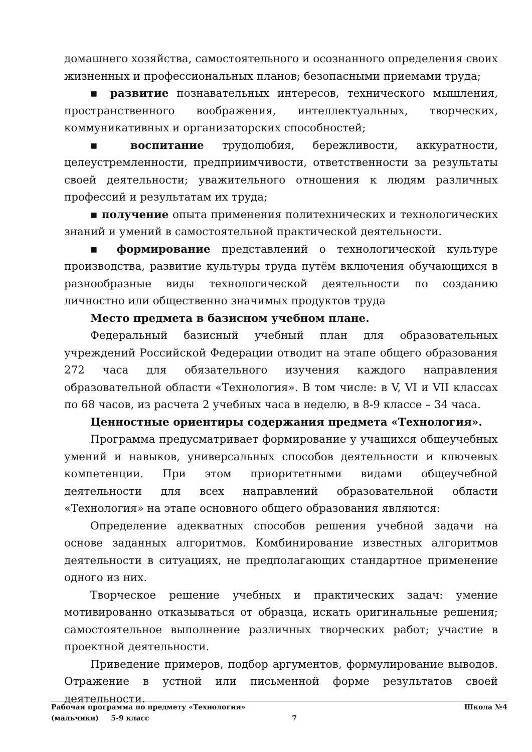домашнего хозяйства, самостоятельного и осознанного определения своих жизненных и профессиональных планов; безопасными приемами труда;
▪ развитие познавательных интересов, технического мышления, пространственного воображения, интеллектуальных, творческих, коммуникативных и организаторских способностей;
▪ воспитание трудолюбия, бережливости, аккуратности, целеустремленности, предприимчивости, ответственности за результаты своей деятельности; уважительного отношения к людям различных профессий и результатам их труда;
▪ получение опыта применения политехнических и технологических знаний и умений в самостоятельной практической деятельности.
▪ формирование представлений о технологической культуре производства, развитие культуры труда путём включения обучающихся в разнообразные виды технологической деятельности по созданию личностно или общественно значимых продуктов труда
Место предмета в базисном учебном плане.
Федеральный базисный учебный план для образовательных учреждений Российской Федерации отводит на этапе общего образования 272 часа для обязательного изучения каждого направления образовательной области «Технология». В том числе: в V, VI и VII классах по 68 часов, из расчета 2 учебных часа в неделю, в 8-9 классе – 34 часа.
Ценностные ориентиры содержания предмета «Технология».
Программа предусматривает формирование у учащихся общеучебных умений и навыков, универсальных способов деятельности и ключевых компетенции. При этом приоритетными видами общеучебной деятельности для всех направлений образовательной области «Технология» на этапе основного общего образования являются:
Определение адекватных способов решения учебной задачи на основе заданных алгоритмов. Комбинирование известных алгоритмов деятельности в ситуациях, не предполагающих стандартное применение одного из них.
Творческое решение учебных и практических задач: умение мотивированно отказываться от образца, искать оригинальные решения; самостоятельное выполнение различных творческих работ; участие в проектной деятельности.
Приведение примеров, подбор аргументов, формулирование выводов. Отражение в устной или письменной форме результатов своей деятельности.
Рабочая программа по предмету «Технология» Школа №4
(мальчики) 5-9 класс 7